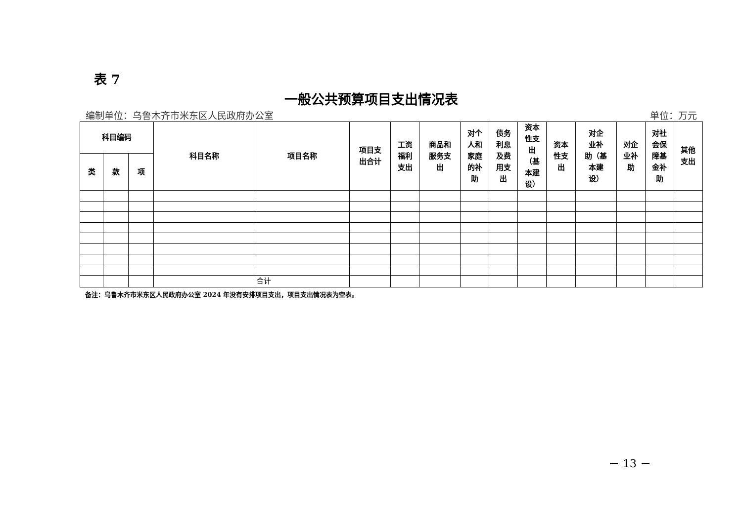表 7
一般公共预算项目支出情况表
编制单位：乌鲁木齐市米东区人民政府办公室 单位：万元
| 科目编码 | | | 科目名称 | 项目名称 | 项目支 出合计 | 工资 福利 支出 | 商品和 服务支 出 | 对个 人和 家庭 的补 助 | 债务 利息 及费 用支 出 | 资本 性支 出 （基 本建 设） | 资本 性支 出 | 对企 业补 助（基 本建 设） | 对企 业补 助 | 对社 会保 障基 金补 助 | 其他 支出 |
| --- | --- | --- | --- | --- | --- | --- | --- | --- | --- | --- | --- | --- | --- | --- | --- |
| 类 | 款 | 项 | | | | | | | | | | | | | |
| | | | | 合计 | | | | | | | | | | | |
备注：乌鲁木齐市米东区人民政府办公室 2024 年没有安排项目支出，项目支出情况表为空表。
－ 13 －